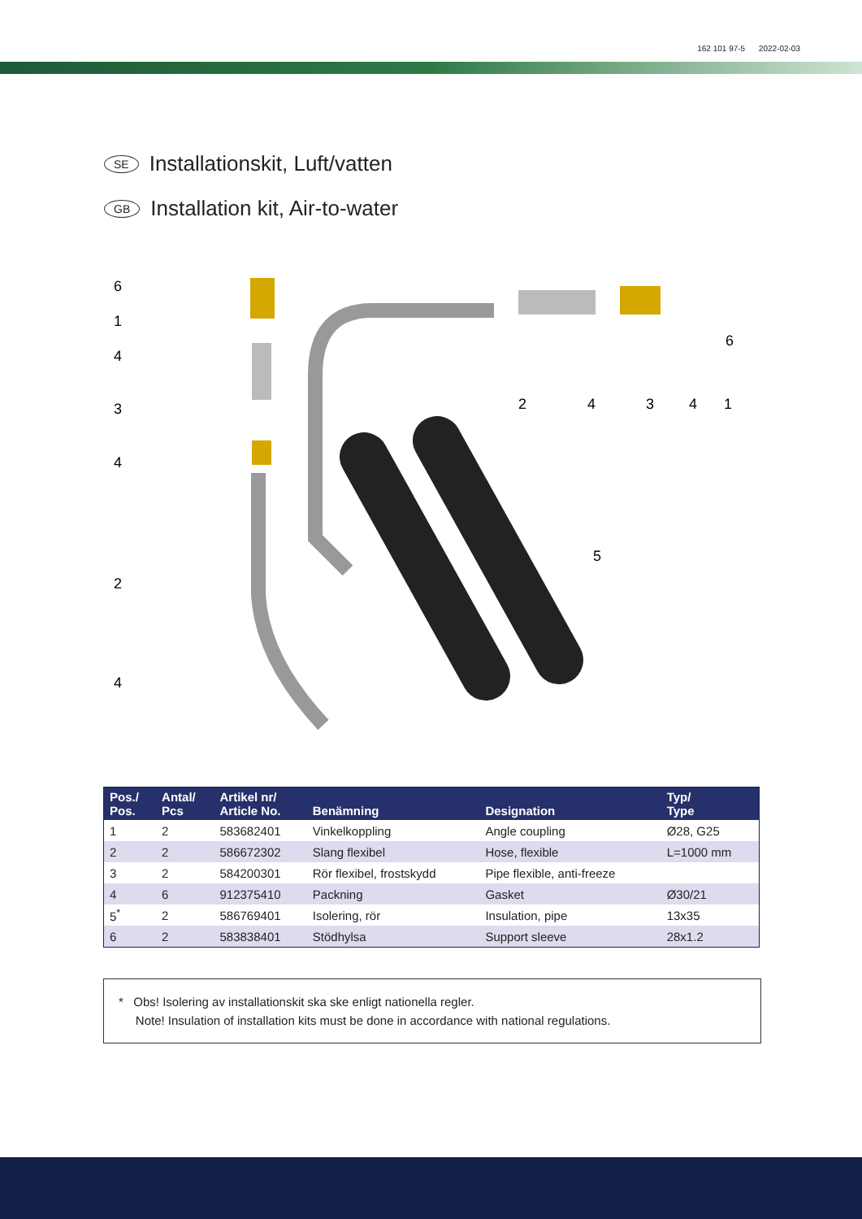162 101 97-5 2022-02-03
SE Installationskit, Luft/vatten
GB Installation kit, Air-to-water
6
1
4
3
4
2
4
2
4
3
4
1
6
5
| Pos./ Pos. | Antal/ Pcs | Artikel nr/ Article No. | Benämning | Designation | Typ/ Type |
| --- | --- | --- | --- | --- | --- |
| 1 | 2 | 583682401 | Vinkelkoppling | Angle coupling | Ø28, G25 |
| 2 | 2 | 586672302 | Slang flexibel | Hose, flexible | L=1000 mm |
| 3 | 2 | 584200301 | Rör flexibel, frostskydd | Pipe flexible, anti-freeze | |
| 4 | 6 | 912375410 | Packning | Gasket | Ø30/21 |
| 5<sup>*</sup> | 2 | 586769401 | Isolering, rör | Insulation, pipe | 13x35 |
| 6 | 2 | 583838401 | Stödhylsa | Support sleeve | 28x1.2 |
* Obs! Isolering av installationskit ska ske enligt nationella regler.
Note! Insulation of installation kits must be done in accordance with national regulations.